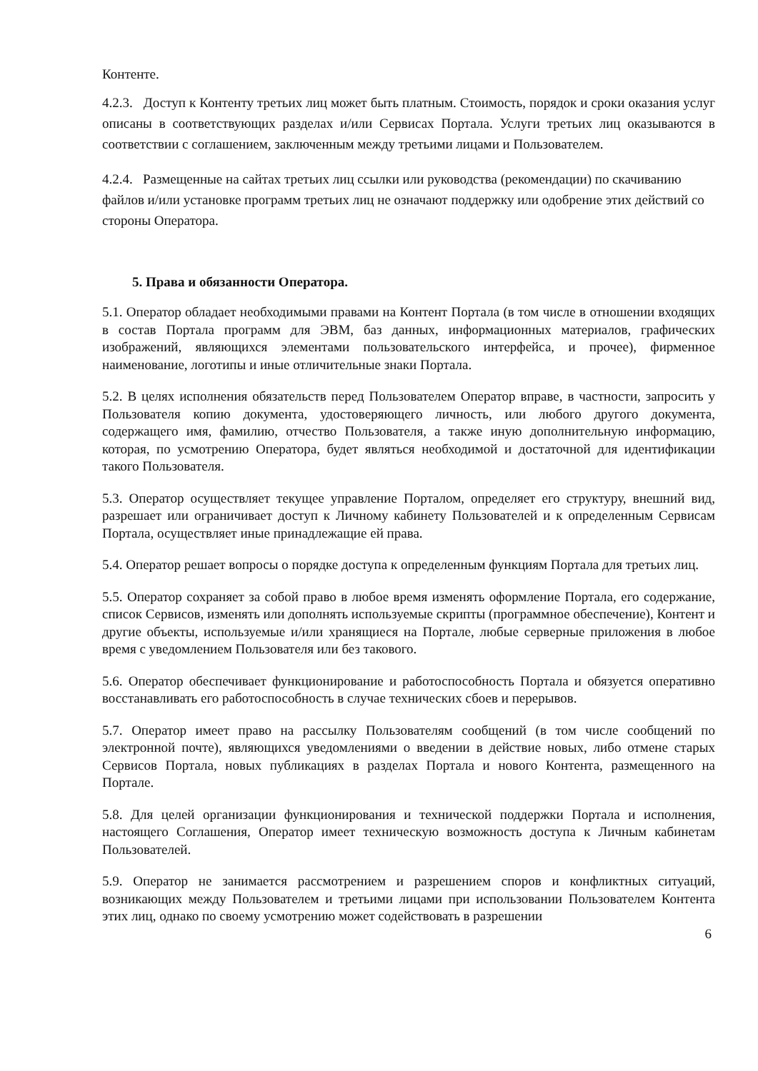Контенте.
4.2.3. Доступ к Контенту третьих лиц может быть платным. Стоимость, порядок и сроки оказания услуг описаны в соответствующих разделах и/или Сервисах Портала. Услуги третьих лиц оказываются в соответствии с соглашением, заключенным между третьими лицами и Пользователем.
4.2.4. Размещенные на сайтах третьих лиц ссылки или руководства (рекомендации) по скачиванию файлов и/или установке программ третьих лиц не означают поддержку или одобрение этих действий со стороны Оператора.
5. Права и обязанности Оператора.
5.1. Оператор обладает необходимыми правами на Контент Портала (в том числе в отношении входящих в состав Портала программ для ЭВМ, баз данных, информационных материалов, графических изображений, являющихся элементами пользовательского интерфейса, и прочее), фирменное наименование, логотипы и иные отличительные знаки Портала.
5.2. В целях исполнения обязательств перед Пользователем Оператор вправе, в частности, запросить у Пользователя копию документа, удостоверяющего личность, или любого другого документа, содержащего имя, фамилию, отчество Пользователя, а также иную дополнительную информацию, которая, по усмотрению Оператора, будет являться необходимой и достаточной для идентификации такого Пользователя.
5.3. Оператор осуществляет текущее управление Порталом, определяет его структуру, внешний вид, разрешает или ограничивает доступ к Личному кабинету Пользователей и к определенным Сервисам Портала, осуществляет иные принадлежащие ей права.
5.4. Оператор решает вопросы о порядке доступа к определенным функциям Портала для третьих лиц.
5.5. Оператор сохраняет за собой право в любое время изменять оформление Портала, его содержание, список Сервисов, изменять или дополнять используемые скрипты (программное обеспечение), Контент и другие объекты, используемые и/или хранящиеся на Портале, любые серверные приложения в любое время с уведомлением Пользователя или без такового.
5.6. Оператор обеспечивает функционирование и работоспособность Портала и обязуется оперативно восстанавливать его работоспособность в случае технических сбоев и перерывов.
5.7. Оператор имеет право на рассылку Пользователям сообщений (в том числе сообщений по электронной почте), являющихся уведомлениями о введении в действие новых, либо отмене старых Сервисов Портала, новых публикациях в разделах Портала и нового Контента, размещенного на Портале.
5.8. Для целей организации функционирования и технической поддержки Портала и исполнения, настоящего Соглашения, Оператор имеет техническую возможность доступа к Личным кабинетам Пользователей.
5.9. Оператор не занимается рассмотрением и разрешением споров и конфликтных ситуаций, возникающих между Пользователем и третьими лицами при использовании Пользователем Контента этих лиц, однако по своему усмотрению может содействовать в разрешении
6